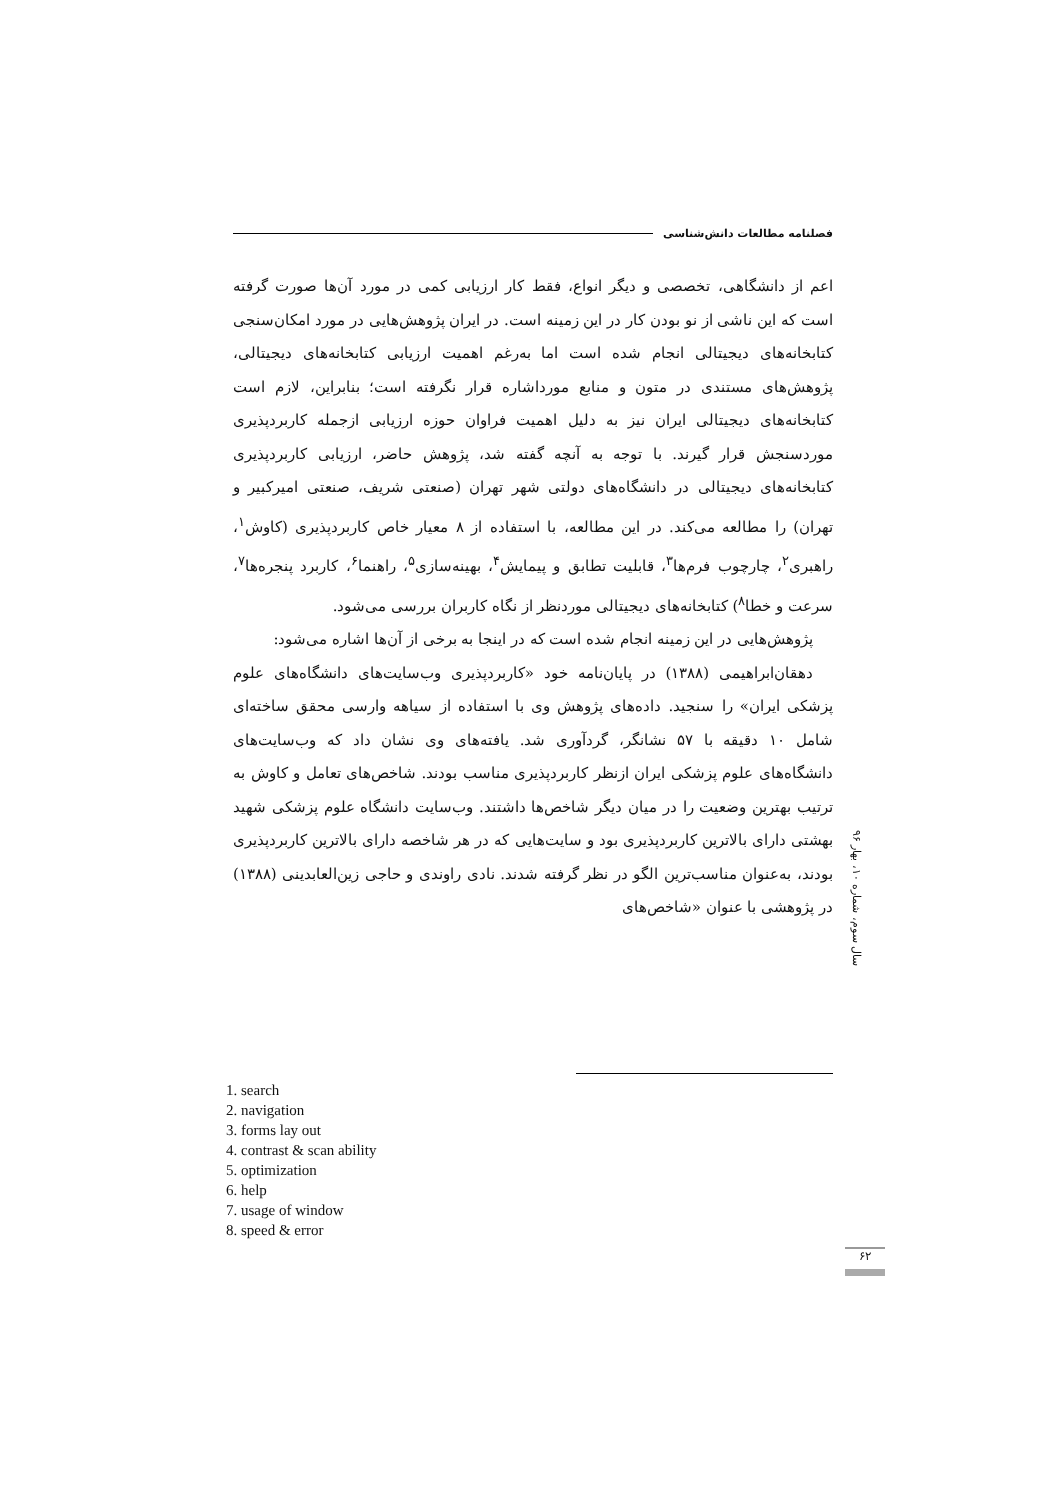فصلنامه مطالعات دانش‌شناسی
اعم از دانشگاهی، تخصصی و دیگر انواع، فقط کار ارزیابی کمی در مورد آن‌ها صورت گرفته است که این ناشی از نو بودن کار در این زمینه است. در ایران پژوهش‌هایی در مورد امکان‌سنجی کتابخانه‌های دیجیتالی انجام شده است اما به‌رغم اهمیت ارزیابی کتابخانه‌های دیجیتالی، پژوهش‌های مستندی در متون و منابع مورداشاره قرار نگرفته است؛ بنابراین، لازم است کتابخانه‌های دیجیتالی ایران نیز به دلیل اهمیت فراوان حوزه ارزیابی ازجمله کاربردپذیری موردسنجش قرار گیرند. با توجه به آنچه گفته شد، پژوهش حاضر، ارزیابی کاربردپذیری کتابخانه‌های دیجیتالی در دانشگاه‌های دولتی شهر تهران (صنعتی شریف، صنعتی امیرکبیر و تهران) را مطالعه می‌کند. در این مطالعه، با استفاده از ۸ معیار خاص کاربردپذیری (کاوش<sup>۱</sup>، راهبری<sup>۲</sup>، چارچوب فرم‌ها<sup>۳</sup>، قابلیت تطابق و پیمایش<sup>۴</sup>، بهینه‌سازی<sup>۵</sup>، راهنما<sup>۶</sup>، کاربرد پنجره‌ها<sup>۷</sup>، سرعت و خطا<sup>۸</sup>) کتابخانه‌های دیجیتالی موردنظر از نگاه کاربران بررسی می‌شود.
پژوهش‌هایی در این زمینه انجام شده است که در اینجا به برخی از آن‌ها اشاره می‌شود:
دهقان‌ابراهیمی (۱۳۸۸) در پایان‌نامه خود «کاربردپذیری وب‌سایت‌های دانشگاه‌های علوم پزشکی ایران» را سنجید. داده‌های پژوهش وی با استفاده از سیاهه وارسی محقق ساخته‌ای شامل ۱۰ دقیقه با ۵۷ نشانگر، گردآوری شد. یافته‌های وی نشان داد که وب‌سایت‌های دانشگاه‌های علوم پزشکی ایران ازنظر کاربردپذیری مناسب بودند. شاخص‌های تعامل و کاوش به ترتیب بهترین وضعیت را در میان دیگر شاخص‌ها داشتند. وب‌سایت دانشگاه علوم پزشکی شهید بهشتی دارای بالاترین کاربردپذیری بود و سایت‌هایی که در هر شاخصه دارای بالاترین کاربردپذیری بودند، به‌عنوان مناسب‌ترین الگو در نظر گرفته شدند. نادی راوندی و حاجی زین‌العابدینی (۱۳۸۸) در پژوهشی با عنوان «شاخص‌های
سال سوم، شماره ۱۰، بهار ۹۶
1. search
2. navigation
3. forms lay out
4. contrast & scan ability
5. optimization
6. help
7. usage of window
8. speed & error
۶۲